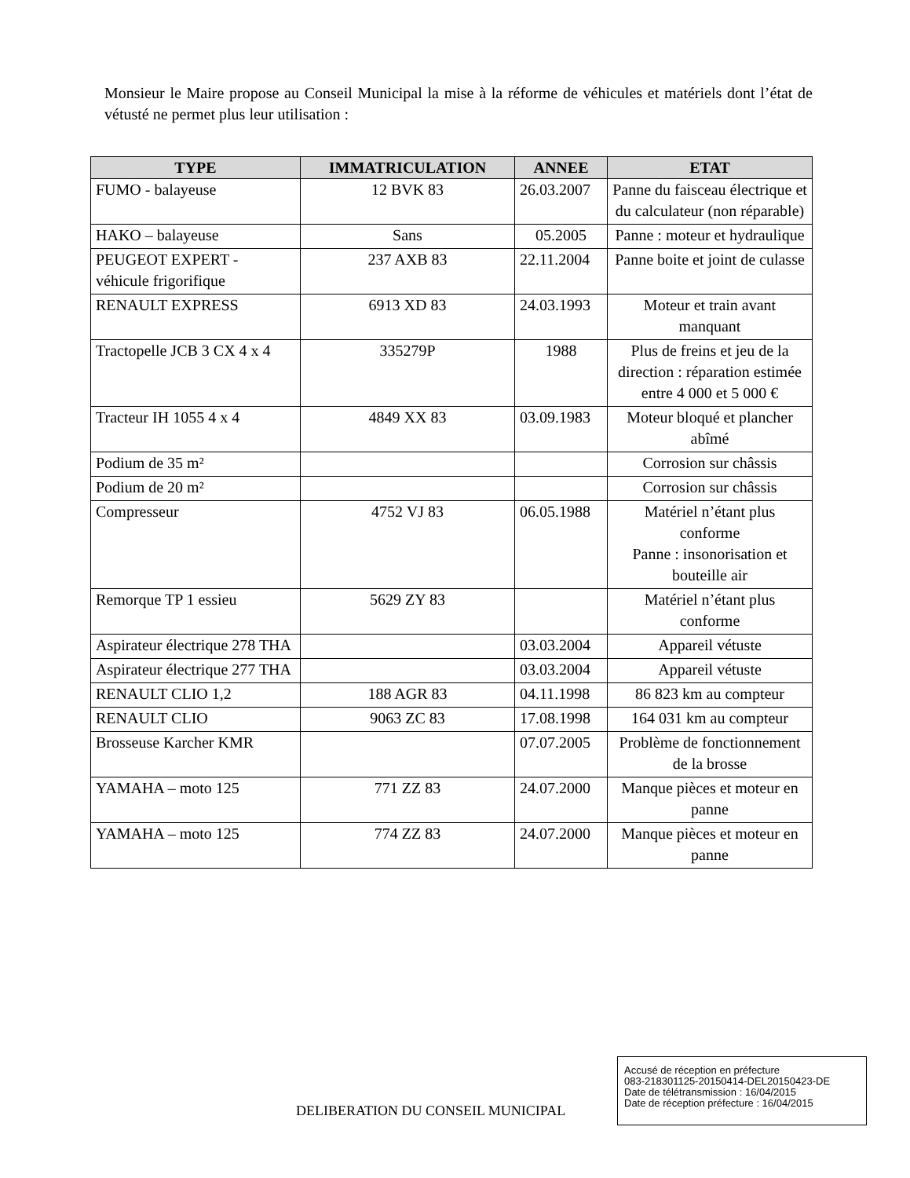Monsieur le Maire propose au Conseil Municipal la mise à la réforme de véhicules et matériels dont l’état de vétusté ne permet plus leur utilisation :
| TYPE | IMMATRICULATION | ANNEE | ETAT |
| --- | --- | --- | --- |
| FUMO - balayeuse | 12 BVK 83 | 26.03.2007 | Panne du faisceau électrique et du calculateur (non réparable) |
| HAKO – balayeuse | Sans | 05.2005 | Panne : moteur et hydraulique |
| PEUGEOT EXPERT - véhicule frigorifique | 237 AXB 83 | 22.11.2004 | Panne boite et joint de culasse |
| RENAULT EXPRESS | 6913 XD 83 | 24.03.1993 | Moteur et train avant manquant |
| Tractopelle JCB 3 CX 4 x 4 | 335279P | 1988 | Plus de freins et jeu de la direction : réparation estimée entre 4 000 et 5 000 € |
| Tracteur IH 1055 4 x 4 | 4849 XX 83 | 03.09.1983 | Moteur bloqué et plancher abîmé |
| Podium de 35 m² | | | Corrosion sur châssis |
| Podium de 20 m² | | | Corrosion sur châssis |
| Compresseur | 4752 VJ 83 | 06.05.1988 | Matériel n’étant plus conforme Panne : insonorisation et bouteille air |
| Remorque TP 1 essieu | 5629 ZY 83 | | Matériel n’étant plus conforme |
| Aspirateur électrique 278 THA | | 03.03.2004 | Appareil vétuste |
| Aspirateur électrique 277 THA | | 03.03.2004 | Appareil vétuste |
| RENAULT CLIO 1,2 | 188 AGR 83 | 04.11.1998 | 86 823 km au compteur |
| RENAULT CLIO | 9063 ZC 83 | 17.08.1998 | 164 031 km au compteur |
| Brosseuse Karcher KMR | | 07.07.2005 | Problème de fonctionnement de la brosse |
| YAMAHA – moto 125 | 771 ZZ 83 | 24.07.2000 | Manque pièces et moteur en panne |
| YAMAHA – moto 125 | 774 ZZ 83 | 24.07.2000 | Manque pièces et moteur en panne |
DELIBERATION DU CONSEIL MUNICIPAL
Accusé de réception en préfecture
083-218301125-20150414-DEL20150423-DE
Date de télétransmission : 16/04/2015
Date de réception préfecture : 16/04/2015